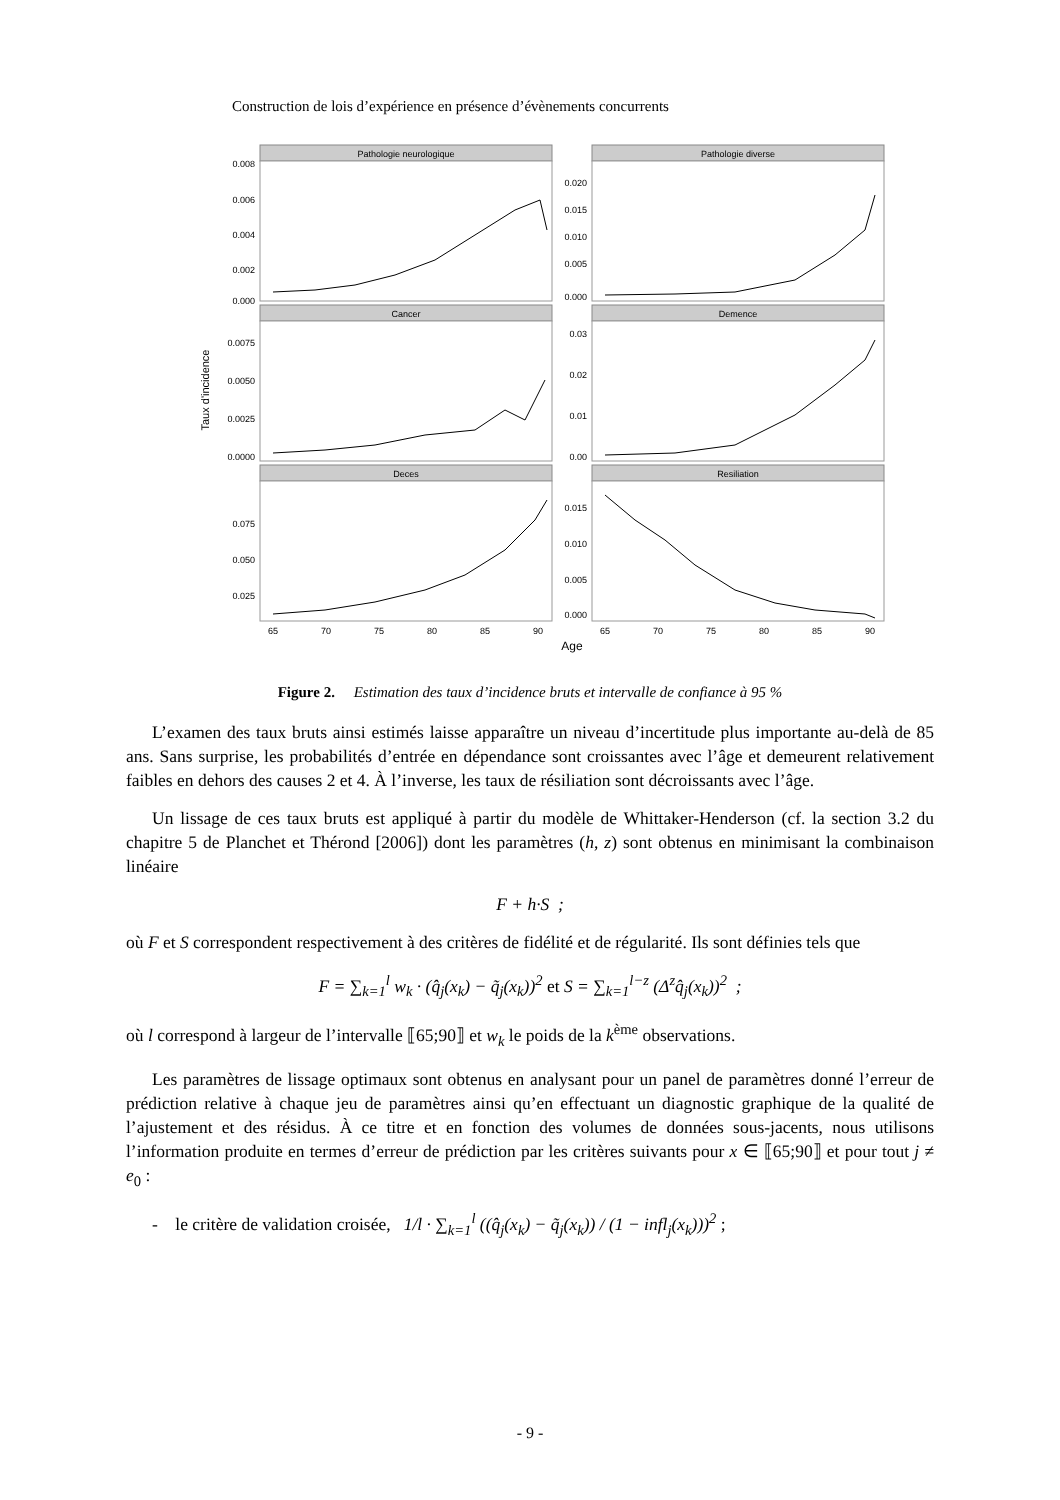Construction de lois d’expérience en présence d’évènements concurrents
Pathologie neurologique
Pathologie diverse
Cancer
Demence
Deces
Resiliation
0.008
0.006
0.004
0.002
0.000
0.020
0.015
0.010
0.005
0.000
0.0075
0.0050
0.0025
0.0000
0.03
0.02
0.01
0.00
0.075
0.050
0.025
0.015
0.010
0.005
0.000
65
70
75
80
85
90
65
70
75
80
85
90
Age
Taux d'incidence
Figure 2. Estimation des taux d’incidence bruts et intervalle de confiance à 95 %
L’examen des taux bruts ainsi estimés laisse apparaître un niveau d’incertitude plus importante au-delà de 85 ans. Sans surprise, les probabilités d’entrée en dépendance sont croissantes avec l’âge et demeurent relativement faibles en dehors des causes 2 et 4. À l’inverse, les taux de résiliation sont décroissants avec l’âge.
Un lissage de ces taux bruts est appliqué à partir du modèle de Whittaker-Henderson (cf. la section 3.2 du chapitre 5 de Planchet et Thérond [2006]) dont les paramètres (h, z) sont obtenus en minimisant la combinaison linéaire
F + h·S ;
où F et S correspondent respectivement à des critères de fidélité et de régularité. Ils sont définies tels que
F = ∑<sub>k=1</sub><sup>l</sup> w<sub>k</sub> · (q̂<sub>j</sub>(x<sub>k</sub>) − q̃<sub>j</sub>(x<sub>k</sub>))<sup>2</sup> et S = ∑<sub>k=1</sub><sup>l−z</sup> (Δ<sup>z</sup>q̂<sub>j</sub>(x<sub>k</sub>))<sup>2</sup> ;
où l correspond à largeur de l’intervalle ⟦65;90⟧ et w<sub>k</sub> le poids de la k<sup>ème</sup> observations.
Les paramètres de lissage optimaux sont obtenus en analysant pour un panel de paramètres donné l’erreur de prédiction relative à chaque jeu de paramètres ainsi qu’en effectuant un diagnostic graphique de la qualité de l’ajustement et des résidus. À ce titre et en fonction des volumes de données sous-jacents, nous utilisons l’information produite en termes d’erreur de prédiction par les critères suivants pour x ∈ ⟦65;90⟧ et pour tout j ≠ e<sub>0</sub> :
- le critère de validation croisée, 1/l · ∑<sub>k=1</sub><sup>l</sup> ((q̂<sub>j</sub>(x<sub>k</sub>) − q̃<sub>j</sub>(x<sub>k</sub>)) / (1 − infl<sub>j</sub>(x<sub>k</sub>)))<sup>2</sup> ;
- 9 -